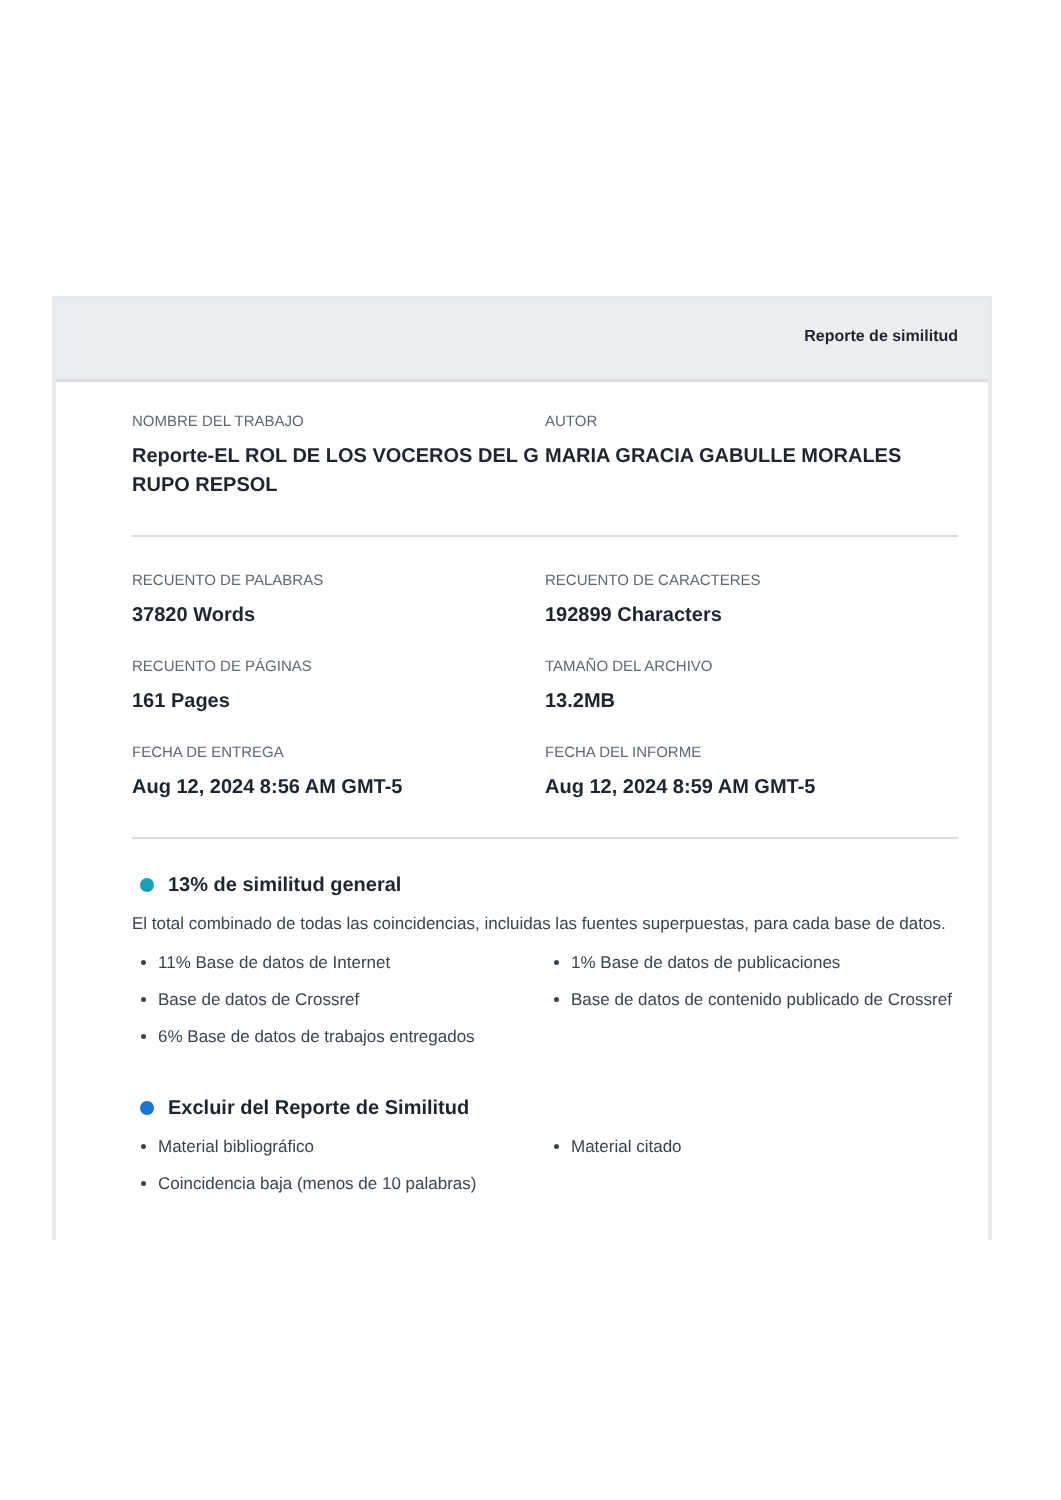Reporte de similitud
NOMBRE DEL TRABAJO
Reporte-EL ROL DE LOS VOCEROS DEL G RUPO REPSOL
AUTOR
MARIA GRACIA GABULLE MORALES
RECUENTO DE PALABRAS
37820 Words
RECUENTO DE CARACTERES
192899 Characters
RECUENTO DE PÁGINAS
161 Pages
TAMAÑO DEL ARCHIVO
13.2MB
FECHA DE ENTREGA
Aug 12, 2024 8:56 AM GMT-5
FECHA DEL INFORME
Aug 12, 2024 8:59 AM GMT-5
13% de similitud general
El total combinado de todas las coincidencias, incluidas las fuentes superpuestas, para cada base de datos.
11% Base de datos de Internet
Base de datos de Crossref
6% Base de datos de trabajos entregados
1% Base de datos de publicaciones
Base de datos de contenido publicado de Crossref
Excluir del Reporte de Similitud
Material bibliográfico
Coincidencia baja (menos de 10 palabras)
Material citado